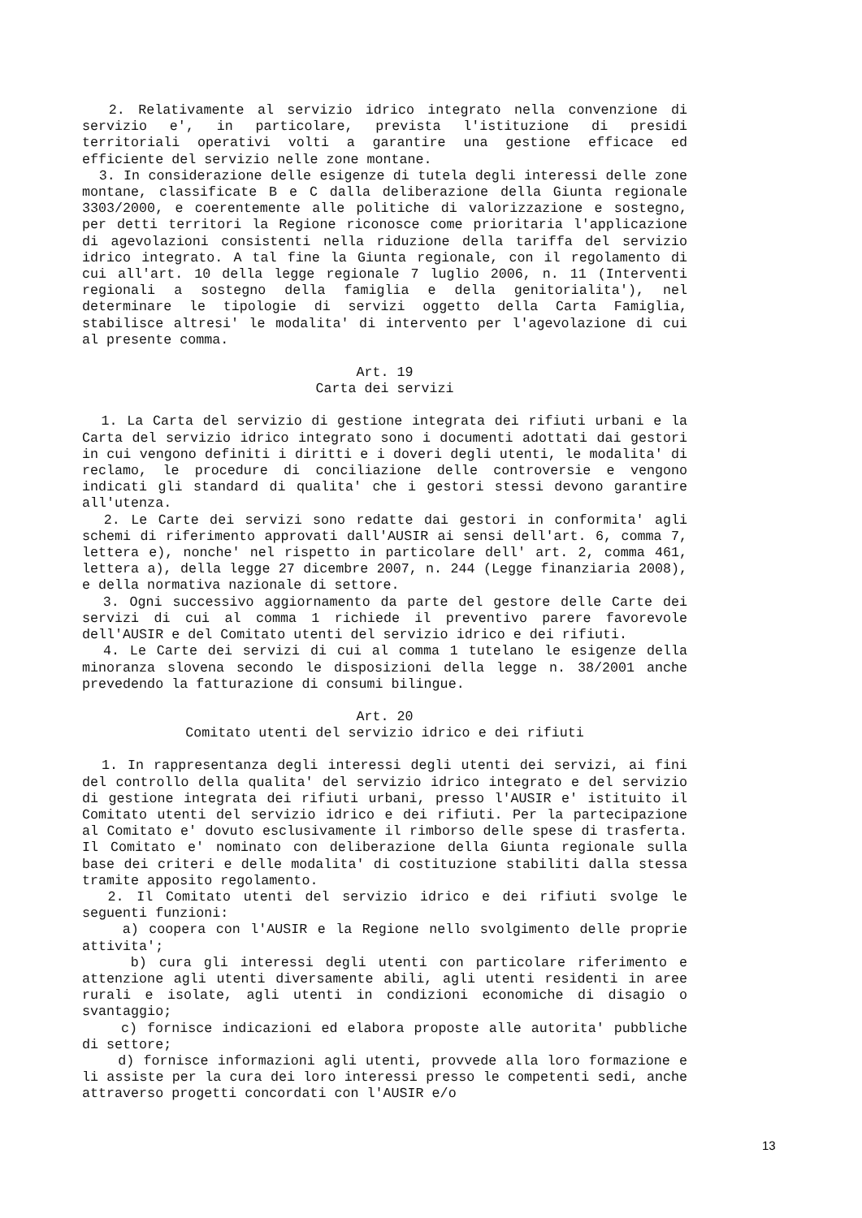2. Relativamente al servizio idrico integrato nella convenzione di servizio e', in particolare, prevista l'istituzione di presidi territoriali operativi volti a garantire una gestione efficace ed efficiente del servizio nelle zone montane.
3. In considerazione delle esigenze di tutela degli interessi delle zone montane, classificate B e C dalla deliberazione della Giunta regionale 3303/2000, e coerentemente alle politiche di valorizzazione e sostegno, per detti territori la Regione riconosce come prioritaria l'applicazione di agevolazioni consistenti nella riduzione della tariffa del servizio idrico integrato. A tal fine la Giunta regionale, con il regolamento di cui all'art. 10 della legge regionale 7 luglio 2006, n. 11 (Interventi regionali a sostegno della famiglia e della genitorialita'), nel determinare le tipologie di servizi oggetto della Carta Famiglia, stabilisce altresi' le modalita' di intervento per l'agevolazione di cui al presente comma.
Art. 19
Carta dei servizi
1. La Carta del servizio di gestione integrata dei rifiuti urbani e la Carta del servizio idrico integrato sono i documenti adottati dai gestori in cui vengono definiti i diritti e i doveri degli utenti, le modalita' di reclamo, le procedure di conciliazione delle controversie e vengono indicati gli standard di qualita' che i gestori stessi devono garantire all'utenza.
2. Le Carte dei servizi sono redatte dai gestori in conformita' agli schemi di riferimento approvati dall'AUSIR ai sensi dell'art. 6, comma 7, lettera e), nonche' nel rispetto in particolare dell' art. 2, comma 461, lettera a), della legge 27 dicembre 2007, n. 244 (Legge finanziaria 2008), e della normativa nazionale di settore.
3. Ogni successivo aggiornamento da parte del gestore delle Carte dei servizi di cui al comma 1 richiede il preventivo parere favorevole dell'AUSIR e del Comitato utenti del servizio idrico e dei rifiuti.
4. Le Carte dei servizi di cui al comma 1 tutelano le esigenze della minoranza slovena secondo le disposizioni della legge n. 38/2001 anche prevedendo la fatturazione di consumi bilingue.
Art. 20
Comitato utenti del servizio idrico e dei rifiuti
1. In rappresentanza degli interessi degli utenti dei servizi, ai fini del controllo della qualita' del servizio idrico integrato e del servizio di gestione integrata dei rifiuti urbani, presso l'AUSIR e' istituito il Comitato utenti del servizio idrico e dei rifiuti. Per la partecipazione al Comitato e' dovuto esclusivamente il rimborso delle spese di trasferta. Il Comitato e' nominato con deliberazione della Giunta regionale sulla base dei criteri e delle modalita' di costituzione stabiliti dalla stessa tramite apposito regolamento.
2. Il Comitato utenti del servizio idrico e dei rifiuti svolge le seguenti funzioni:
a) coopera con l'AUSIR e la Regione nello svolgimento delle proprie attivita';
b) cura gli interessi degli utenti con particolare riferimento e attenzione agli utenti diversamente abili, agli utenti residenti in aree rurali e isolate, agli utenti in condizioni economiche di disagio o svantaggio;
c) fornisce indicazioni ed elabora proposte alle autorita' pubbliche di settore;
d) fornisce informazioni agli utenti, provvede alla loro formazione e li assiste per la cura dei loro interessi presso le competenti sedi, anche attraverso progetti concordati con l'AUSIR e/o
13